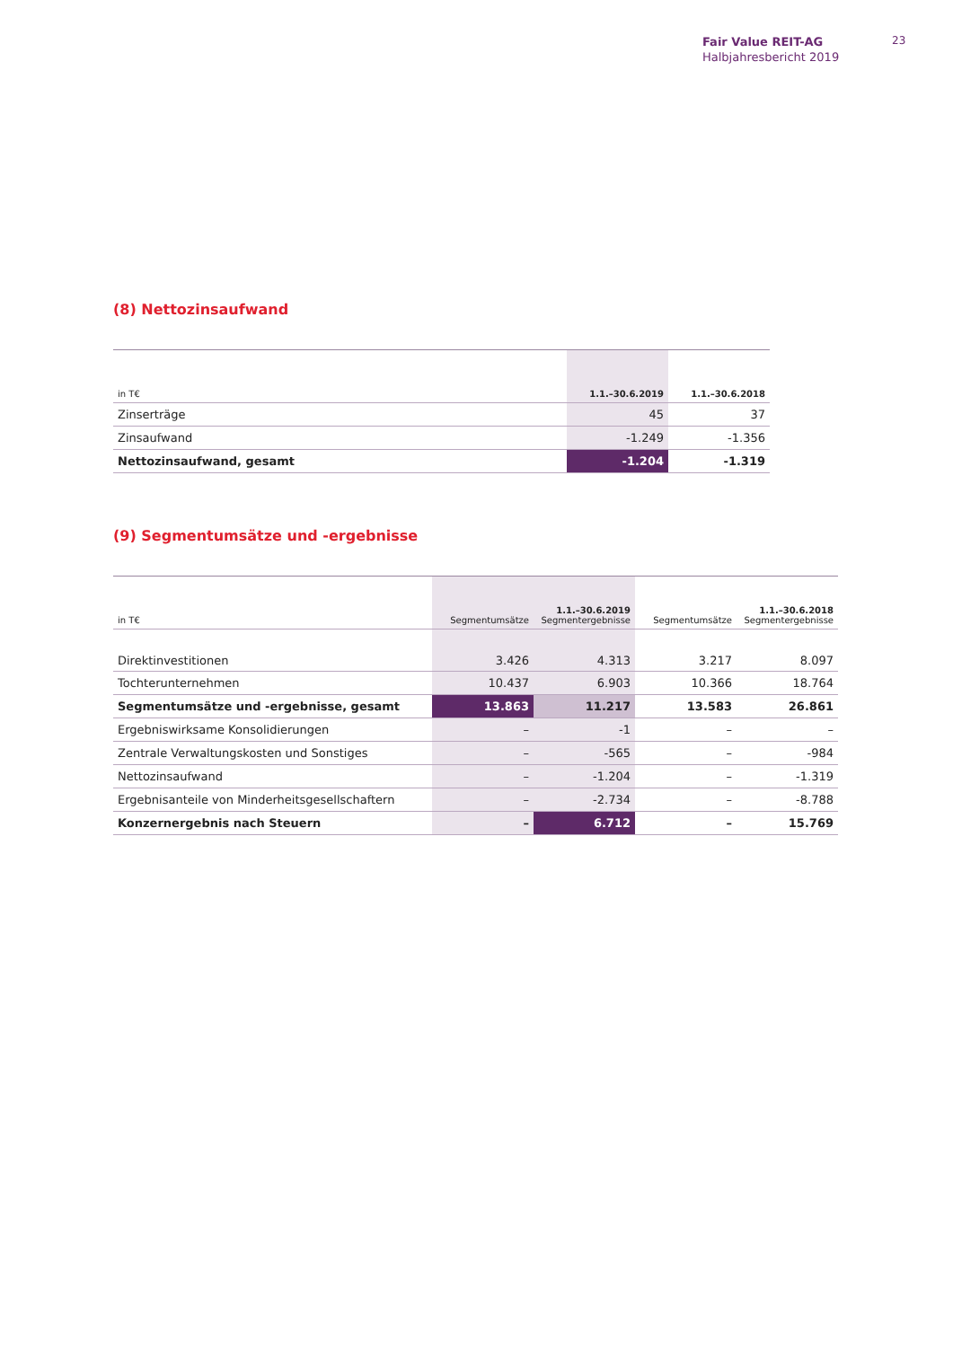Fair Value REIT-AG
Halbjahresbericht 2019
23
(8) Nettozinsaufwand
| in T€ | 1.1.–30.6.2019 | 1.1.–30.6.2018 |
| --- | --- | --- |
| Zinserträge | 45 | 37 |
| Zinsaufwand | -1.249 | -1.356 |
| Nettozinsaufwand, gesamt | -1.204 | -1.319 |
(9) Segmentumsätze und -ergebnisse
| in T€ | Segmentumsätze | 1.1.–30.6.2019 Segmentergebnisse | Segmentumsätze | 1.1.–30.6.2018 Segmentergebnisse |
| --- | --- | --- | --- | --- |
| Direktinvestitionen | 3.426 | 4.313 | 3.217 | 8.097 |
| Tochterunternehmen | 10.437 | 6.903 | 10.366 | 18.764 |
| Segmentumsätze und -ergebnisse, gesamt | 13.863 | 11.217 | 13.583 | 26.861 |
| Ergebniswirksame Konsolidierungen | – | -1 | – | – |
| Zentrale Verwaltungskosten und Sonstiges | – | -565 | – | -984 |
| Nettozinsaufwand | – | -1.204 | – | -1.319 |
| Ergebnisanteile von Minderheitsgesellschaftern | – | -2.734 | – | -8.788 |
| Konzernergebnis nach Steuern | – | 6.712 | – | 15.769 |